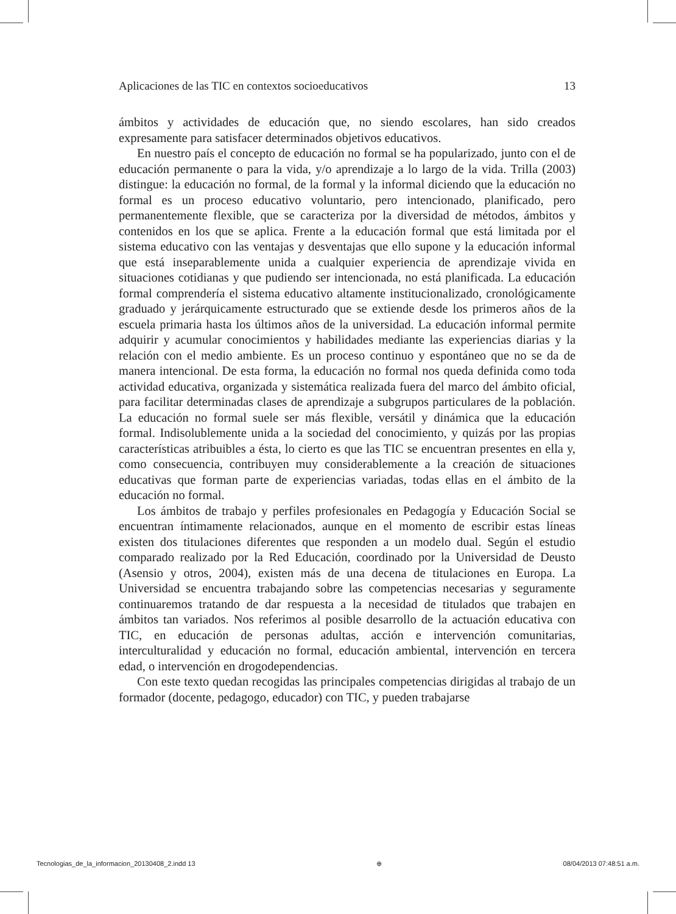Aplicaciones de las TIC en contextos socioeducativos 13
ámbitos y actividades de educación que, no siendo escolares, han sido creados expresamente para satisfacer determinados objetivos educativos.
En nuestro país el concepto de educación no formal se ha popularizado, junto con el de educación permanente o para la vida, y/o aprendizaje a lo largo de la vida. Trilla (2003) distingue: la educación no formal, de la formal y la informal diciendo que la educación no formal es un proceso educativo voluntario, pero intencionado, planificado, pero permanentemente flexible, que se caracteriza por la diversidad de métodos, ámbitos y contenidos en los que se aplica. Frente a la educación formal que está limitada por el sistema educativo con las ventajas y desventajas que ello supone y la educación informal que está inseparablemente unida a cualquier experiencia de aprendizaje vivida en situaciones cotidianas y que pudiendo ser intencionada, no está planificada. La educación formal comprendería el sistema educativo altamente institucionalizado, cronológicamente graduado y jerárquicamente estructurado que se extiende desde los primeros años de la escuela primaria hasta los últimos años de la universidad. La educación informal permite adquirir y acumular conocimientos y habilidades mediante las experiencias diarias y la relación con el medio ambiente. Es un proceso continuo y espontáneo que no se da de manera intencional. De esta forma, la educación no formal nos queda definida como toda actividad educativa, organizada y sistemática realizada fuera del marco del ámbito oficial, para facilitar determinadas clases de aprendizaje a subgrupos particulares de la población. La educación no formal suele ser más flexible, versátil y dinámica que la educación formal. Indisolublemente unida a la sociedad del conocimiento, y quizás por las propias características atribuibles a ésta, lo cierto es que las TIC se encuentran presentes en ella y, como consecuencia, contribuyen muy considerablemente a la creación de situaciones educativas que forman parte de experiencias variadas, todas ellas en el ámbito de la educación no formal.
Los ámbitos de trabajo y perfiles profesionales en Pedagogía y Educación Social se encuentran íntimamente relacionados, aunque en el momento de escribir estas líneas existen dos titulaciones diferentes que responden a un modelo dual. Según el estudio comparado realizado por la Red Educación, coordinado por la Universidad de Deusto (Asensio y otros, 2004), existen más de una decena de titulaciones en Europa. La Universidad se encuentra trabajando sobre las competencias necesarias y seguramente continuaremos tratando de dar respuesta a la necesidad de titulados que trabajen en ámbitos tan variados. Nos referimos al posible desarrollo de la actuación educativa con TIC, en educación de personas adultas, acción e intervención comunitarias, interculturalidad y educación no formal, educación ambiental, intervención en tercera edad, o intervención en drogodependencias.
Con este texto quedan recogidas las principales competencias dirigidas al trabajo de un formador (docente, pedagogo, educador) con TIC, y pueden trabajarse
Tecnologias_de_la_informacion_20130408_2.indd 13 ⊕ 08/04/2013 07:48:51 a.m.